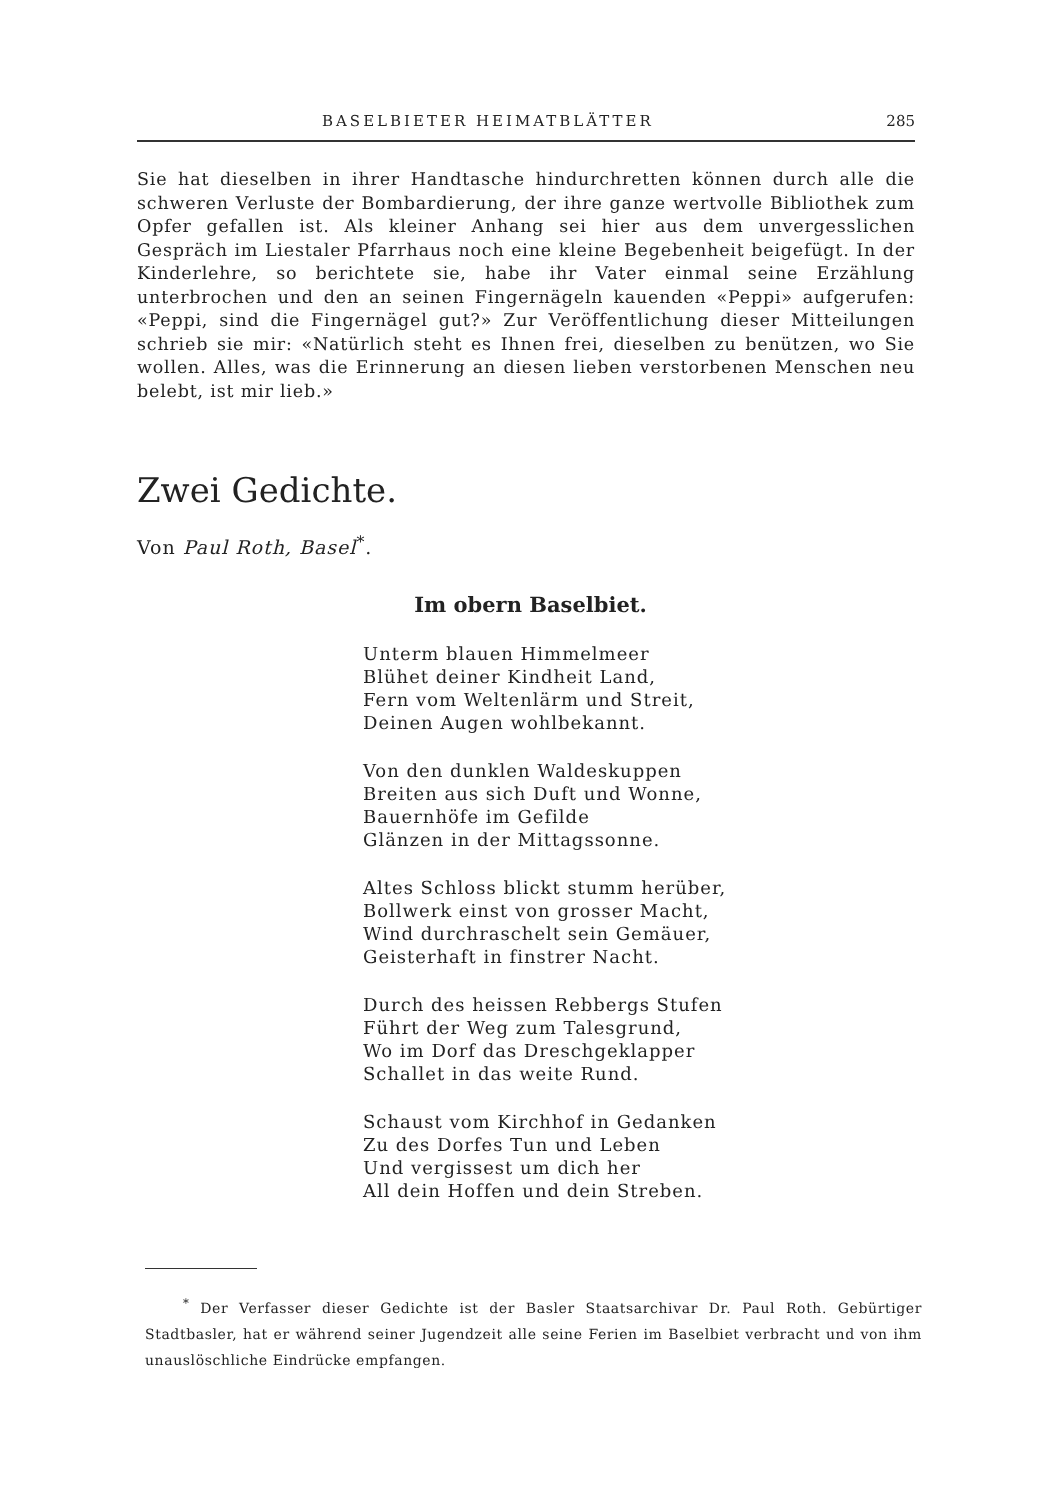BASELBIETER HEIMATBLÄTTER 285
Sie hat dieselben in ihrer Handtasche hindurchretten können durch alle die schweren Verluste der Bombardierung, der ihre ganze wertvolle Bibliothek zum Opfer gefallen ist. Als kleiner Anhang sei hier aus dem unvergesslichen Gespräch im Liestaler Pfarrhaus noch eine kleine Begebenheit beigefügt. In der Kinderlehre, so berichtete sie, habe ihr Vater einmal seine Erzählung unterbrochen und den an seinen Fingernägeln kauenden «Peppi» aufgerufen: «Peppi, sind die Fingernägel gut?» Zur Veröffentlichung dieser Mitteilungen schrieb sie mir: «Natürlich steht es Ihnen frei, dieselben zu benützen, wo Sie wollen. Alles, was die Erinnerung an diesen lieben verstorbenen Menschen neu belebt, ist mir lieb.»
Zwei Gedichte.
Von Paul Roth, Basel<sup>*</sup>.
Im obern Baselbiet.
Unterm blauen Himmelmeer
Blühet deiner Kindheit Land,
Fern vom Weltenlärm und Streit,
Deinen Augen wohlbekannt.
Von den dunklen Waldeskuppen
Breiten aus sich Duft und Wonne,
Bauernhöfe im Gefilde
Glänzen in der Mittagssonne.
Altes Schloss blickt stumm herüber,
Bollwerk einst von grosser Macht,
Wind durchraschelt sein Gemäuer,
Geisterhaft in finstrer Nacht.
Durch des heissen Rebbergs Stufen
Führt der Weg zum Talesgrund,
Wo im Dorf das Dreschgeklapper
Schallet in das weite Rund.
Schaust vom Kirchhof in Gedanken
Zu des Dorfes Tun und Leben
Und vergissest um dich her
All dein Hoffen und dein Streben.
<sup>*</sup> Der Verfasser dieser Gedichte ist der Basler Staatsarchivar Dr. Paul Roth. Gebürtiger Stadtbasler, hat er während seiner Jugendzeit alle seine Ferien im Baselbiet verbracht und von ihm unauslöschliche Eindrücke empfangen.